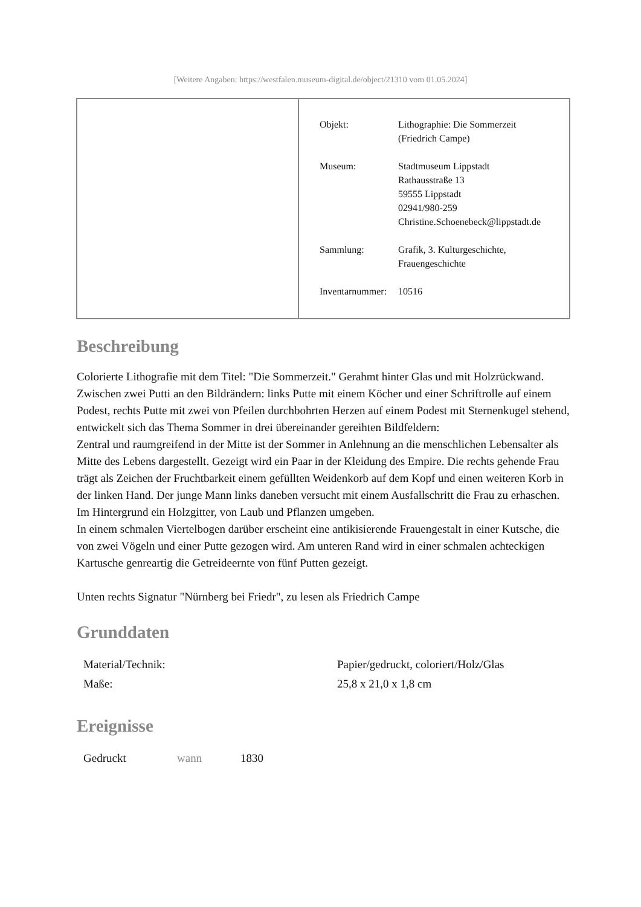[Weitere Angaben: https://westfalen.museum-digital.de/object/21310 vom 01.05.2024]
| Objekt: | Lithographie: Die Sommerzeit (Friedrich Campe) |
| Museum: | Stadtmuseum Lippstadt Rathausstraße 13 59555 Lippstadt 02941/980-259 Christine.Schoenebeck@lippstadt.de |
| Sammlung: | Grafik, 3. Kulturgeschichte, Frauengeschichte |
| Inventarnummer: | 10516 |
Beschreibung
Colorierte Lithografie mit dem Titel: "Die Sommerzeit." Gerahmt hinter Glas und mit Holzrückwand.
Zwischen zwei Putti an den Bildrändern: links Putte mit einem Köcher und einer Schriftrolle auf einem Podest, rechts Putte mit zwei von Pfeilen durchbohrten Herzen auf einem Podest mit Sternenkugel stehend, entwickelt sich das Thema Sommer in drei übereinander gereihten Bildfeldern:
Zentral und raumgreifend in der Mitte ist der Sommer in Anlehnung an die menschlichen Lebensalter als Mitte des Lebens dargestellt. Gezeigt wird ein Paar in der Kleidung des Empire. Die rechts gehende Frau trägt als Zeichen der Fruchtbarkeit einem gefüllten Weidenkorb auf dem Kopf und einen weiteren Korb in der linken Hand. Der junge Mann links daneben versucht mit einem Ausfallschritt die Frau zu erhaschen. Im Hintergrund ein Holzgitter, von Laub und Pflanzen umgeben.
In einem schmalen Viertelbogen darüber erscheint eine antikisierende Frauengestalt in einer Kutsche, die von zwei Vögeln und einer Putte gezogen wird. Am unteren Rand wird in einer schmalen achteckigen Kartusche genreartig die Getreideernte von fünf Putten gezeigt.
Unten rechts Signatur "Nürnberg bei Friedr", zu lesen als Friedrich Campe
Grunddaten
| Material/Technik: | Papier/gedruckt, coloriert/Holz/Glas |
| Maße: | 25,8 x 21,0 x 1,8 cm |
Ereignisse
| Gedruckt | wann | 1830 |